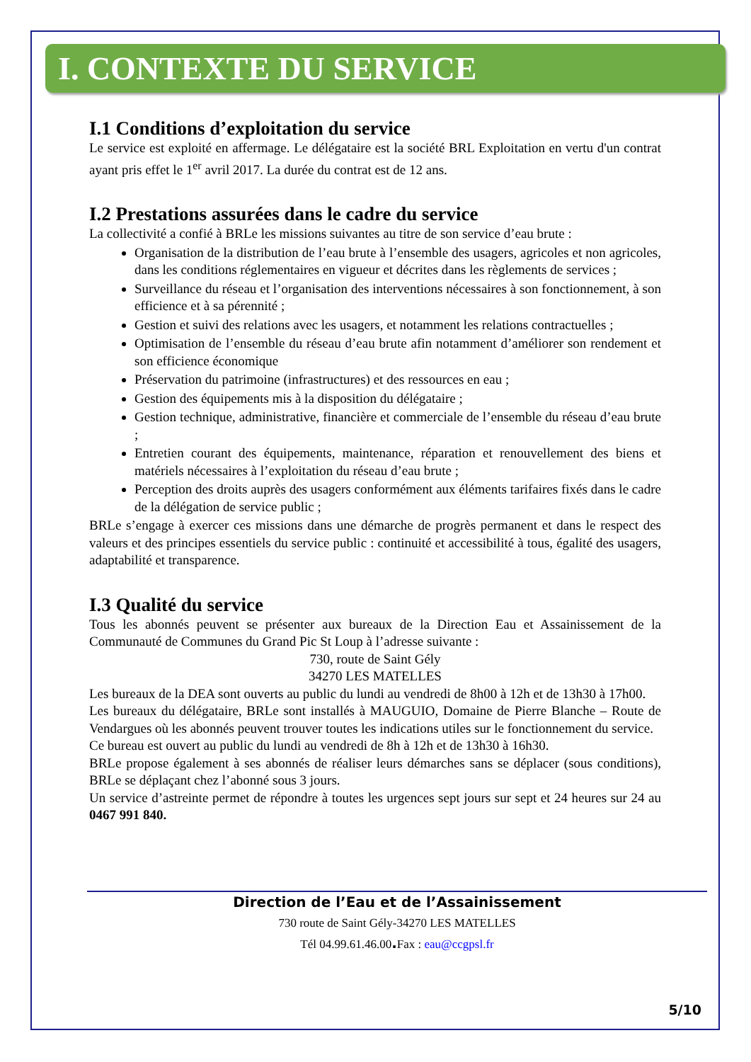I. CONTEXTE DU SERVICE
I.1 Conditions d’exploitation du service
Le service est exploité en affermage. Le délégataire est la société BRL Exploitation en vertu d'un contrat ayant pris effet le 1<sup>er</sup> avril 2017. La durée du contrat est de 12 ans.
I.2 Prestations assurées dans le cadre du service
La collectivité a confié à BRLe les missions suivantes au titre de son service d’eau brute :
Organisation de la distribution de l’eau brute à l’ensemble des usagers, agricoles et non agricoles, dans les conditions réglementaires en vigueur et décrites dans les règlements de services ;
Surveillance du réseau et l’organisation des interventions nécessaires à son fonctionnement, à son efficience et à sa pérennité ;
Gestion et suivi des relations avec les usagers, et notamment les relations contractuelles ;
Optimisation de l’ensemble du réseau d’eau brute afin notamment d’améliorer son rendement et son efficience économique
Préservation du patrimoine (infrastructures) et des ressources en eau ;
Gestion des équipements mis à la disposition du délégataire ;
Gestion technique, administrative, financière et commerciale de l’ensemble du réseau d’eau brute ;
Entretien courant des équipements, maintenance, réparation et renouvellement des biens et matériels nécessaires à l’exploitation du réseau d’eau brute ;
Perception des droits auprès des usagers conformément aux éléments tarifaires fixés dans le cadre de la délégation de service public ;
BRLe s’engage à exercer ces missions dans une démarche de progrès permanent et dans le respect des valeurs et des principes essentiels du service public : continuité et accessibilité à tous, égalité des usagers, adaptabilité et transparence.
I.3 Qualité du service
Tous les abonnés peuvent se présenter aux bureaux de la Direction Eau et Assainissement de la Communauté de Communes du Grand Pic St Loup à l’adresse suivante :
730, route de Saint Gély
34270 LES MATELLES
Les bureaux de la DEA sont ouverts au public du lundi au vendredi de 8h00 à 12h et de 13h30 à 17h00.
Les bureaux du délégataire, BRLe sont installés à MAUGUIO, Domaine de Pierre Blanche – Route de Vendargues où les abonnés peuvent trouver toutes les indications utiles sur le fonctionnement du service.
Ce bureau est ouvert au public du lundi au vendredi de 8h à 12h et de 13h30 à 16h30.
BRLe propose également à ses abonnés de réaliser leurs démarches sans se déplacer (sous conditions), BRLe se déplaçant chez l’abonné sous 3 jours.
Un service d’astreinte permet de répondre à toutes les urgences sept jours sur sept et 24 heures sur 24 au 0467 991 840.
Direction de l’Eau et de l’Assainissement
730 route de Saint Gély-34270 LES MATELLES
Tél 04.99.61.46.00. Fax : eau@ccgpsl.fr
5/10